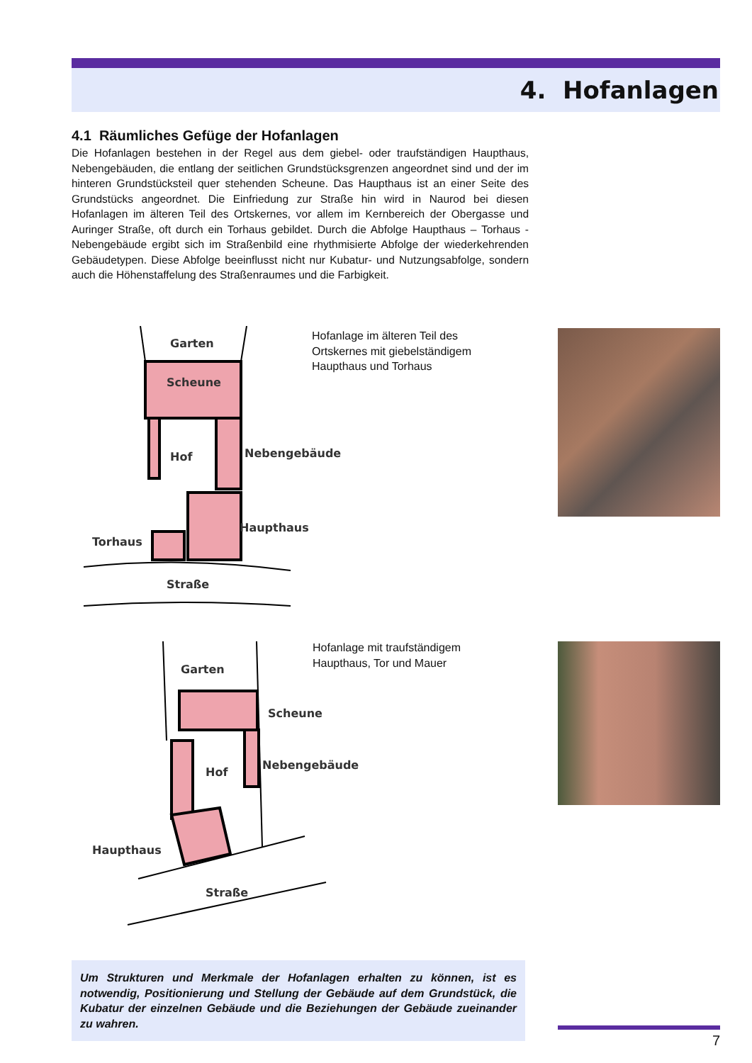4. Hofanlagen
4.1 Räumliches Gefüge der Hofanlagen
Die Hofanlagen bestehen in der Regel aus dem giebel- oder traufständigen Haupthaus, Nebengebäuden, die entlang der seitlichen Grundstücksgrenzen angeordnet sind und der im hinteren Grundstücksteil quer stehenden Scheune. Das Haupthaus ist an einer Seite des Grundstücks angeordnet. Die Einfriedung zur Straße hin wird in Naurod bei diesen Hofanlagen im älteren Teil des Ortskernes, vor allem im Kernbereich der Obergasse und Auringer Straße, oft durch ein Torhaus gebildet. Durch die Abfolge Haupthaus – Torhaus - Nebengebäude ergibt sich im Straßenbild eine rhythmisierte Abfolge der wiederkehrenden Gebäudetypen. Diese Abfolge beeinflusst nicht nur Kubatur- und Nutzungsabfolge, sondern auch die Höhenstaffelung des Straßenraumes und die Farbigkeit.
Garten
Scheune
Hof
Nebengebäude
Haupthaus
Torhaus
Straße
Hofanlage im älteren Teil des
Ortskernes mit giebelständigem
Haupthaus und Torhaus
Garten
Scheune
Hof
Nebengebäude
Haupthaus
Straße
Hofanlage mit traufständigem
Haupthaus, Tor und Mauer
Um Strukturen und Merkmale der Hofanlagen erhalten zu können, ist es notwendig, Positionierung und Stellung der Gebäude auf dem Grundstück, die Kubatur der einzelnen Gebäude und die Beziehungen der Gebäude zueinander zu wahren.
7